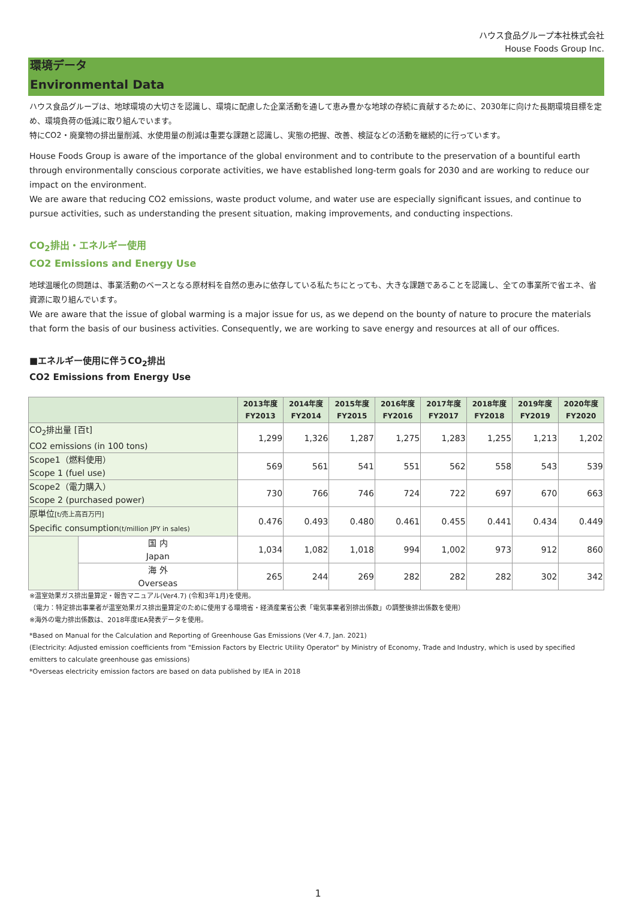ハウス食品グループ本社株式会社
House Foods Group Inc.
環境データ
Environmental Data
ハウス食品グループは、地球環境の大切さを認識し、環境に配慮した企業活動を通して恵み豊かな地球の存続に貢献するために、2030年に向けた長期環境目標を定め、環境負荷の低減に取り組んでいます。
特にCO2・廃棄物の排出量削減、水使用量の削減は重要な課題と認識し、実態の把握、改善、検証などの活動を継続的に行っています。
House Foods Group is aware of the importance of the global environment and to contribute to the preservation of a bountiful earth through environmentally conscious corporate activities, we have established long-term goals for 2030 and are working to reduce our impact on the environment.
We are aware that reducing CO2 emissions, waste product volume, and water use are especially significant issues, and continue to pursue activities, such as understanding the present situation, making improvements, and conducting inspections.
CO<sub>2</sub>排出・エネルギー使用
CO2 Emissions and Energy Use
地球温暖化の問題は、事業活動のベースとなる原材料を自然の恵みに依存している私たちにとっても、大きな課題であることを認識し、全ての事業所で省エネ、省資源に取り組んでいます。
We are aware that the issue of global warming is a major issue for us, as we depend on the bounty of nature to procure the materials that form the basis of our business activities. Consequently, we are working to save energy and resources at all of our offices.
■エネルギー使用に伴うCO<sub>2</sub>排出
CO2 Emissions from Energy Use
| | | 2013年度 FY2013 | 2014年度 FY2014 | 2015年度 FY2015 | 2016年度 FY2016 | 2017年度 FY2017 | 2018年度 FY2018 | 2019年度 FY2019 | 2020年度 FY2020 |
| --- | --- | --- | --- | --- | --- | --- | --- | --- | --- |
| CO<sub>2</sub>排出量 [百t] CO2 emissions (in 100 tons) | | 1,299 | 1,326 | 1,287 | 1,275 | 1,283 | 1,255 | 1,213 | 1,202 |
| Scope1（燃料使用） Scope 1 (fuel use) | | 569 | 561 | 541 | 551 | 562 | 558 | 543 | 539 |
| Scope2（電力購入） Scope 2 (purchased power) | | 730 | 766 | 746 | 724 | 722 | 697 | 670 | 663 |
| 原単位 [t/売上高百万円] Specific consumption (t/million JPY in sales) | | 0.476 | 0.493 | 0.480 | 0.461 | 0.455 | 0.441 | 0.434 | 0.449 |
| | 国 内 Japan | 1,034 | 1,082 | 1,018 | 994 | 1,002 | 973 | 912 | 860 |
| | 海 外 Overseas | 265 | 244 | 269 | 282 | 282 | 282 | 302 | 342 |
※温室効果ガス排出量算定・報告マニュアル(Ver4.7) (令和3年1月)を使用。
（電力：特定排出事業者が温室効果ガス排出量算定のために使用する環境省・経済産業省公表「電気事業者別排出係数」の調整後排出係数を使用）
※海外の電力排出係数は、2018年度IEA発表データを使用。
*Based on Manual for the Calculation and Reporting of Greenhouse Gas Emissions (Ver 4.7, Jan. 2021)
(Electricity: Adjusted emission coefficients from "Emission Factors by Electric Utility Operator" by Ministry of Economy, Trade and Industry, which is used by specified emitters to calculate greenhouse gas emissions)
*Overseas electricity emission factors are based on data published by IEA in 2018
1